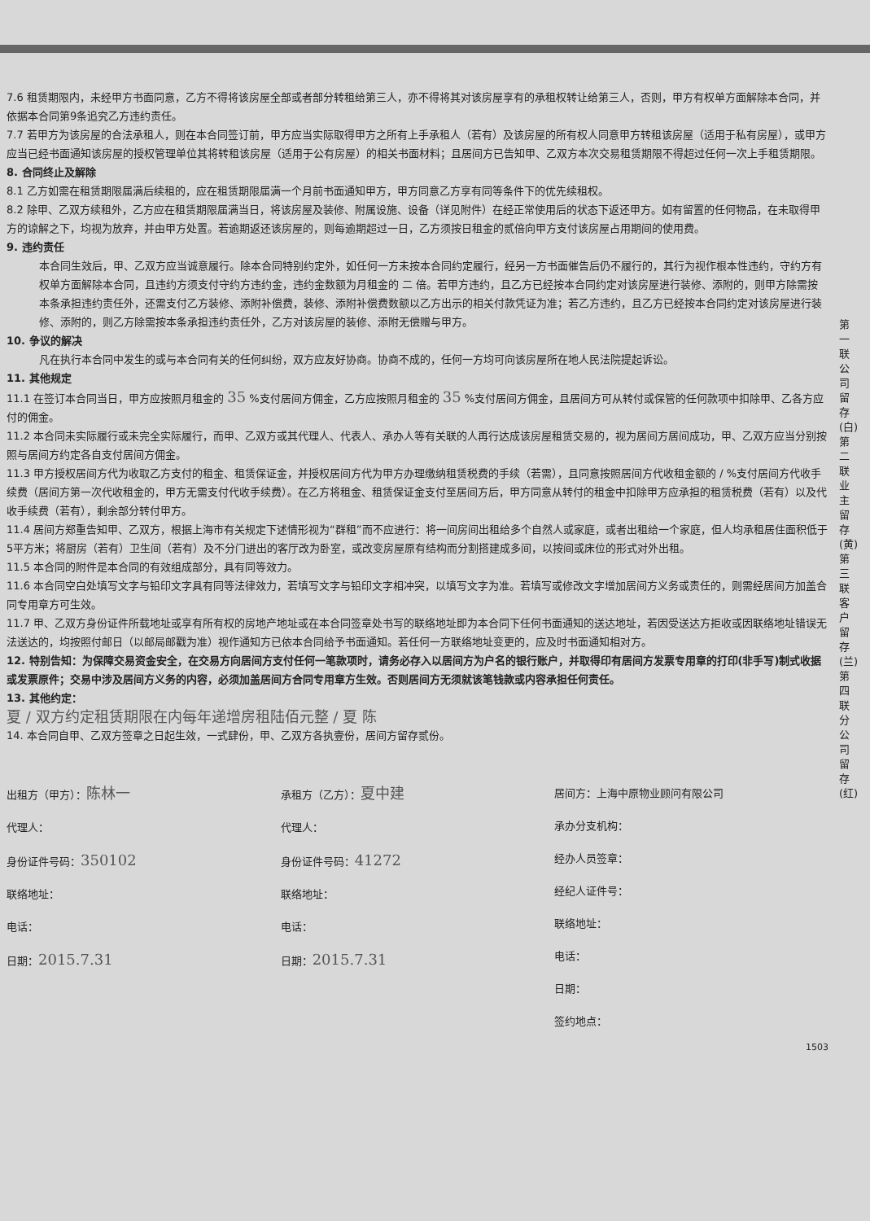7.6 租赁期限内，未经甲方书面同意，乙方不得将该房屋全部或者部分转租给第三人，亦不得将其对该房屋享有的承租权转让给第三人，否则，甲方有权单方面解除本合同，并依据本合同第9条追究乙方违约责任。
7.7 若甲方为该房屋的合法承租人，则在本合同签订前，甲方应当实际取得甲方之所有上手承租人（若有）及该房屋的所有权人同意甲方转租该房屋（适用于私有房屋），或甲方应当已经书面通知该房屋的授权管理单位其将转租该房屋（适用于公有房屋）的相关书面材料；且居间方已告知甲、乙双方本次交易租赁期限不得超过任何一次上手租赁期限。
8. 合同终止及解除
8.1 乙方如需在租赁期限届满后续租的，应在租赁期限届满一个月前书面通知甲方，甲方同意乙方享有同等条件下的优先续租权。
8.2 除甲、乙双方续租外，乙方应在租赁期限届满当日，将该房屋及装修、附属设施、设备（详见附件）在经正常使用后的状态下返还甲方。如有留置的任何物品，在未取得甲方的谅解之下，均视为放弃，并由甲方处置。若逾期返还该房屋的，则每逾期超过一日，乙方须按日租金的贰倍向甲方支付该房屋占用期间的使用费。
9. 违约责任
本合同生效后，甲、乙双方应当诚意履行。除本合同特别约定外，如任何一方未按本合同约定履行，经另一方书面催告后仍不履行的，其行为视作根本性违约，守约方有权单方面解除本合同，且违约方须支付守约方违约金，违约金数额为月租金的 二 倍。若甲方违约，且乙方已经按本合同约定对该房屋进行装修、添附的，则甲方除需按本条承担违约责任外，还需支付乙方装修、添附补偿费，装修、添附补偿费数额以乙方出示的相关付款凭证为准；若乙方违约，且乙方已经按本合同约定对该房屋进行装修、添附的，则乙方除需按本条承担违约责任外，乙方对该房屋的装修、添附无偿赠与甲方。
10. 争议的解决
凡在执行本合同中发生的或与本合同有关的任何纠纷，双方应友好协商。协商不成的，任何一方均可向该房屋所在地人民法院提起诉讼。
11. 其他规定
11.1 在签订本合同当日，甲方应按照月租金的 35 %支付居间方佣金，乙方应按照月租金的 35 %支付居间方佣金，且居间方可从转付或保管的任何款项中扣除甲、乙各方应付的佣金。
11.2 本合同未实际履行或未完全实际履行，而甲、乙双方或其代理人、代表人、承办人等有关联的人再行达成该房屋租赁交易的，视为居间方居间成功，甲、乙双方应当分别按照与居间方约定各自支付居间方佣金。
11.3 甲方授权居间方代为收取乙方支付的租金、租赁保证金，并授权居间方代为甲方办理缴纳租赁税费的手续（若需），且同意按照居间方代收租金额的 / %支付居间方代收手续费（居间方第一次代收租金的，甲方无需支付代收手续费）。在乙方将租金、租赁保证金支付至居间方后，甲方同意从转付的租金中扣除甲方应承担的租赁税费（若有）以及代收手续费（若有），剩余部分转付甲方。
11.4 居间方郑重告知甲、乙双方，根据上海市有关规定下述情形视为“群租”而不应进行：将一间房间出租给多个自然人或家庭，或者出租给一个家庭，但人均承租居住面积低于5平方米；将厨房（若有）卫生间（若有）及不分门进出的客厅改为卧室，或改变房屋原有结构而分割搭建成多间，以按间或床位的形式对外出租。
11.5 本合同的附件是本合同的有效组成部分，具有同等效力。
11.6 本合同空白处填写文字与铅印文字具有同等法律效力，若填写文字与铅印文字相冲突，以填写文字为准。若填写或修改文字增加居间方义务或责任的，则需经居间方加盖合同专用章方可生效。
11.7 甲、乙双方身份证件所载地址或享有所有权的房地产地址或在本合同签章处书写的联络地址即为本合同下任何书面通知的送达地址，若因受送达方拒收或因联络地址错误无法送达的，均按照付邮日（以邮局邮戳为准）视作通知方已依本合同给予书面通知。若任何一方联络地址变更的，应及时书面通知相对方。
12. 特别告知：为保障交易资金安全，在交易方向居间方支付任何一笔款项时，请务必存入以居间方为户名的银行账户，并取得印有居间方发票专用章的打印(非手写)制式收据或发票原件；交易中涉及居间方义务的内容，必须加盖居间方合同专用章方生效。否则居间方无须就该笔钱款或内容承担任何责任。
13. 其他约定：
夏 / 双方约定租赁期限在内每年递增房租陆佰元整 / 夏 陈
14. 本合同自甲、乙双方签章之日起生效，一式肆份，甲、乙双方各执壹份，居间方留存贰份。
出租方（甲方）：陈林一
代理人：
身份证件号码：350102
联络地址：
电话：
日期：2015.7.31
承租方（乙方）：夏中建
代理人：
身份证件号码：41272
联络地址：
电话：
日期：2015.7.31
居间方：上海中原物业顾问有限公司
承办分支机构：
经办人员签章：
经纪人证件号：
联络地址：
电话：
日期：
签约地点：
1503
第一联 公司留存(白) 第二联 业主留存(黄) 第三联 客户留存(兰) 第四联 分公司留存(红)